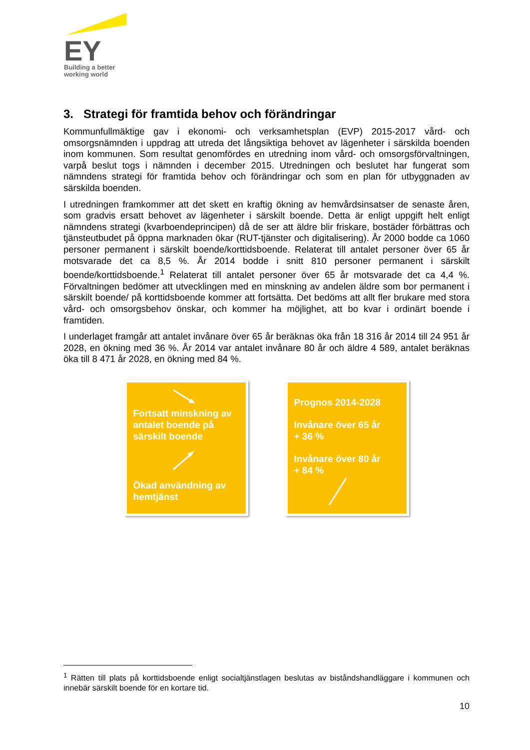EY
Building a better
working world
3. Strategi för framtida behov och förändringar
Kommunfullmäktige gav i ekonomi- och verksamhetsplan (EVP) 2015-2017 vård- och omsorgsnämnden i uppdrag att utreda det långsiktiga behovet av lägenheter i särskilda boenden inom kommunen. Som resultat genomfördes en utredning inom vård- och omsorgsförvaltningen, varpå beslut togs i nämnden i december 2015. Utredningen och beslutet har fungerat som nämndens strategi för framtida behov och förändringar och som en plan för utbyggnaden av särskilda boenden.
I utredningen framkommer att det skett en kraftig ökning av hemvårdsinsatser de senaste åren, som gradvis ersatt behovet av lägenheter i särskilt boende. Detta är enligt uppgift helt enligt nämndens strategi (kvarboendeprincipen) då de ser att äldre blir friskare, bostäder förbättras och tjänsteutbudet på öppna marknaden ökar (RUT-tjänster och digitalisering). År 2000 bodde ca 1060 personer permanent i särskilt boende/korttidsboende. Relaterat till antalet personer över 65 år motsvarade det ca 8,5 %. År 2014 bodde i snitt 810 personer permanent i särskilt boende/korttidsboende.<sup>1</sup> Relaterat till antalet personer över 65 år motsvarade det ca 4,4 %. Förvaltningen bedömer att utvecklingen med en minskning av andelen äldre som bor permanent i särskilt boende/ på korttidsboende kommer att fortsätta. Det bedöms att allt fler brukare med stora vård- och omsorgsbehov önskar, och kommer ha möjlighet, att bo kvar i ordinärt boende i framtiden.
I underlaget framgår att antalet invånare över 65 år beräknas öka från 18 316 år 2014 till 24 951 år 2028, en ökning med 36 %. År 2014 var antalet invånare 80 år och äldre 4 589, antalet beräknas öka till 8 471 år 2028, en ökning med 84 %.
Fortsatt minskning av antalet boende på särskilt boende
Ökad användning av hemtjänst
Prognos 2014-2028
Invånare över 65 år
+ 36 %
Invånare över 80 år
+ 84 %
<sup>1</sup> Rätten till plats på korttidsboende enligt socialtjänstlagen beslutas av biståndshandläggare i kommunen och innebär särskilt boende för en kortare tid.
10